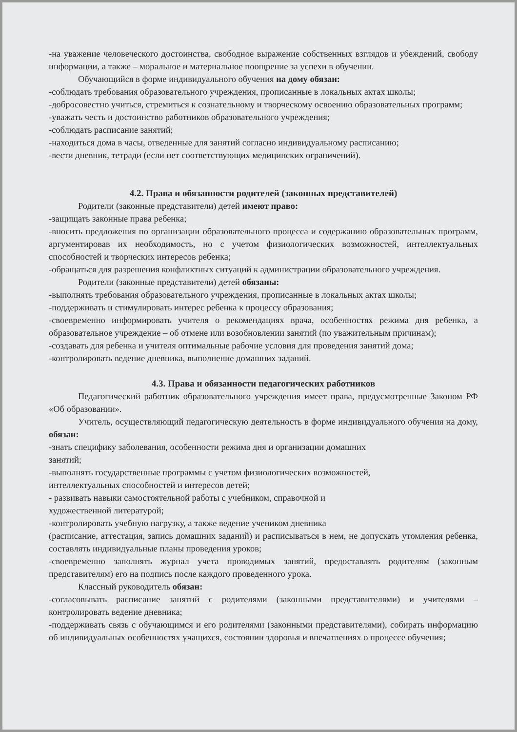-на уважение человеческого достоинства, свободное выражение собственных взглядов и убеждений, свободу информации, а также – моральное и материальное поощрение за успехи в обучении.
Обучающийся в форме индивидуального обучения на дому обязан:
-соблюдать требования образовательного учреждения, прописанные в локальных актах школы;
-добросовестно учиться, стремиться к сознательному и творческому освоению образовательных программ;
-уважать честь и достоинство работников образовательного учреждения;
-соблюдать расписание занятий;
-находиться дома в часы, отведенные для занятий согласно индивидуальному расписанию;
-вести дневник, тетради (если нет соответствующих медицинских ограничений).
4.2. Права и обязанности родителей (законных представителей)
Родители (законные представители) детей имеют право:
-защищать законные права ребенка;
-вносить предложения по организации образовательного процесса и содержанию образовательных программ, аргументировав их необходимость, но с учетом физиологических возможностей, интеллектуальных способностей и творческих интересов ребенка;
-обращаться для разрешения конфликтных ситуаций к администрации образовательного учреждения.
Родители (законные представители) детей обязаны:
-выполнять требования образовательного учреждения, прописанные в локальных актах школы;
-поддерживать и стимулировать интерес ребенка к процессу образования;
-своевременно информировать учителя о рекомендациях врача, особенностях режима дня ребенка, а образовательное учреждение – об отмене или возобновлении занятий (по уважительным причинам);
-создавать для ребенка и учителя оптимальные рабочие условия для проведения занятий дома;
-контролировать ведение дневника, выполнение домашних заданий.
4.3. Права и обязанности педагогических работников
Педагогический работник образовательного учреждения имеет права, предусмотренные Законом РФ «Об образовании».
Учитель, осуществляющий педагогическую деятельность в форме индивидуального обучения на дому, обязан:
-знать специфику заболевания, особенности режима дня и организации домашних
занятий;
-выполнять государственные программы с учетом физиологических возможностей,
интеллектуальных способностей и интересов детей;
- развивать навыки самостоятельной работы с учебником, справочной и
художественной литературой;
-контролировать учебную нагрузку, а также ведение учеником дневника
(расписание, аттестация, запись домашних заданий) и расписываться в нем, не допускать утомления ребенка, составлять индивидуальные планы проведения уроков;
-своевременно заполнять журнал учета проводимых занятий, предоставлять родителям (законным представителям) его на подпись после каждого проведенного урока.
Классный руководитель обязан:
-согласовывать расписание занятий с родителями (законными представителями) и учителями – контролировать ведение дневника;
-поддерживать связь с обучающимся и его родителями (законными представителями), собирать информацию об индивидуальных особенностях учащихся, состоянии здоровья и впечатлениях о процессе обучения;